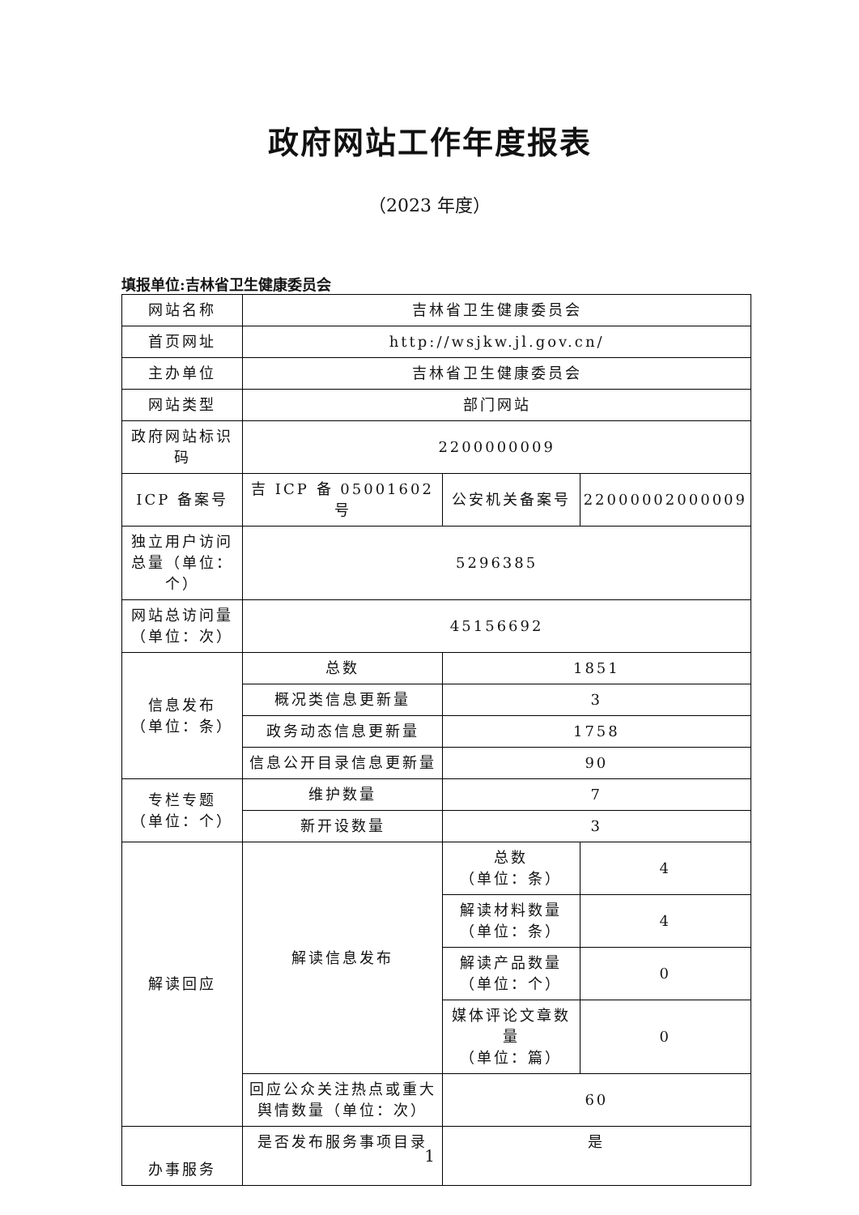政府网站工作年度报表
（2023 年度）
填报单位:吉林省卫生健康委员会
| 网站名称 | 吉林省卫生健康委员会 | | |
| 首页网址 | http://wsjkw.jl.gov.cn/ | | |
| 主办单位 | 吉林省卫生健康委员会 | | |
| 网站类型 | 部门网站 | | |
| 政府网站标识码 | 2200000009 | | |
| ICP 备案号 | 吉 ICP 备 05001602 号 | 公安机关备案号 | 22000002000009 |
| 独立用户访问总量（单位：个） | 5296385 | | |
| 网站总访问量（单位：次） | 45156692 | | |
| 信息发布 （单位：条） | 总数 | 1851 | |
| | 概况类信息更新量 | 3 | |
| | 政务动态信息更新量 | 1758 | |
| | 信息公开目录信息更新量 | 90 | |
| 专栏专题 （单位：个） | 维护数量 | 7 | |
| | 新开设数量 | 3 | |
| 解读回应 | 解读信息发布 | 总数 （单位：条） | 4 |
| | | 解读材料数量 （单位：条） | 4 |
| | | 解读产品数量 （单位：个） | 0 |
| | | 媒体评论文章数量 （单位：篇） | 0 |
| | 回应公众关注热点或重大舆情数量（单位：次） | 60 | |
| 办事服务 | 是否发布服务事项目录 | 是 | |
1